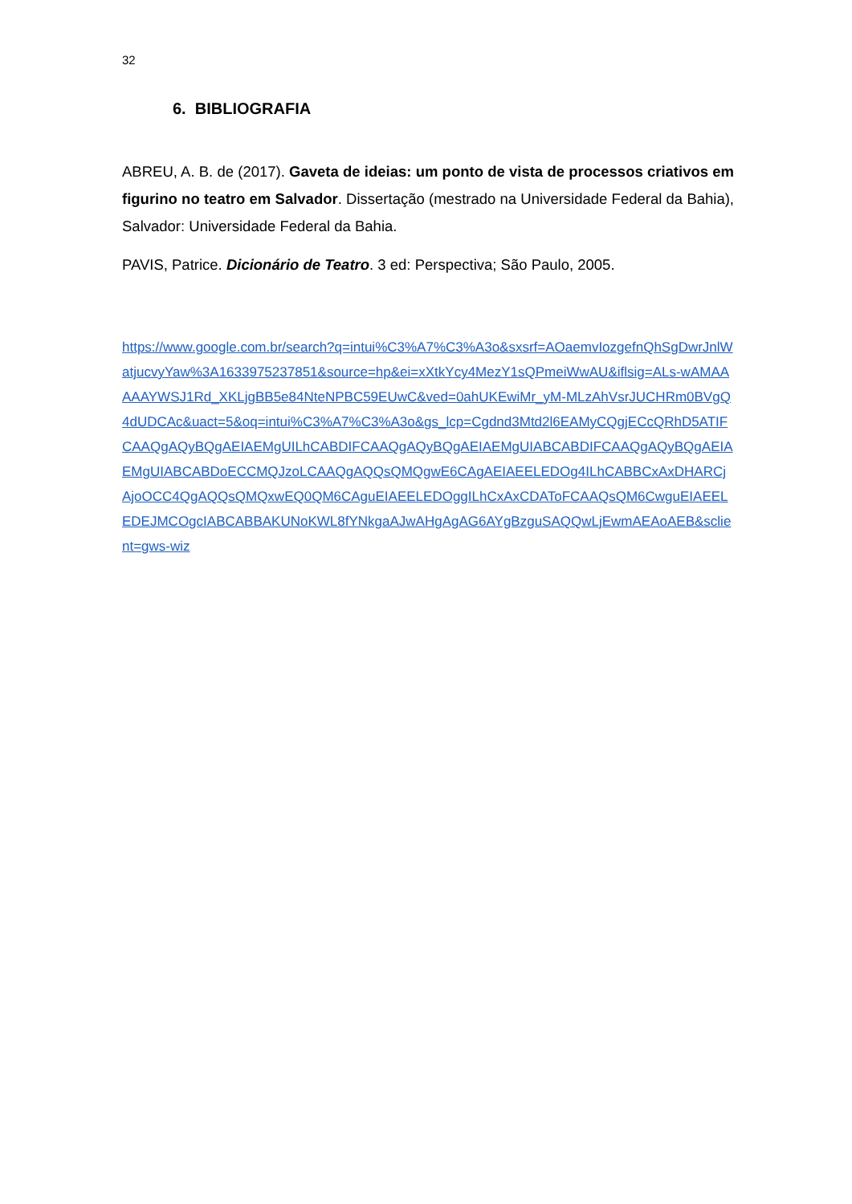32
6. BIBLIOGRAFIA
ABREU, A. B. de (2017). Gaveta de ideias: um ponto de vista de processos criativos em figurino no teatro em Salvador. Dissertação (mestrado na Universidade Federal da Bahia), Salvador: Universidade Federal da Bahia.
PAVIS, Patrice. Dicionário de Teatro. 3 ed: Perspectiva; São Paulo, 2005.
https://www.google.com.br/search?q=intui%C3%A7%C3%A3o&sxsrf=AOaemvIozgefnQhSgDwrJnlWatjucvyYaw%3A1633975237851&source=hp&ei=xXtkYcy4MezY1sQPmeiWwAU&iflsig=ALs-wAMAAAAAYWSJ1Rd_XKLjgBB5e84NteNPBC59EUwC&ved=0ahUKEwiMr_yM-MLzAhVsrJUCHRm0BVgQ4dUDCAc&uact=5&oq=intui%C3%A7%C3%A3o&gs_lcp=Cgdnd3Mtd2l6EAMyCQgjECcQRhD5ATIFCAAQgAQyBQgAEIAEMgUILhCABDIFCAAQgAQyBQgAEIAEMgUIABCABDIFCAAQgAQyBQgAEIAEMgUIABCABDoECCMQJzoLCAAQgAQQsQMQgwE6CAgAEIAEELEDOg4ILhCABBCxAxDHARCjAjoOCC4QgAQQsQMQxwEQ0QM6CAguEIAEELEDOggILhCxAxCDAToFCAAQsQM6CwguEIAEELEDEJMCOgcIABCABBAKUNoKWL8fYNkgaAJwAHgAgAG6AYgBzguSAQQwLjEwmAEAoAEB&sclient=gws-wiz